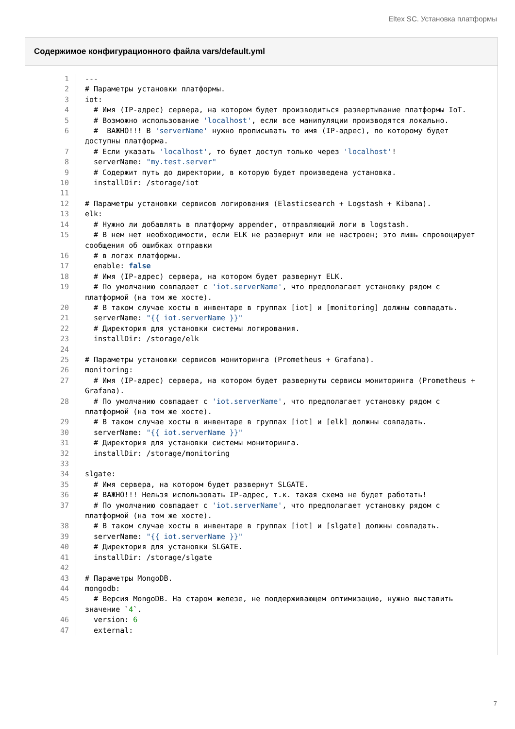Eltex SC. Установка платформы
Содержимое конфигурационного файла vars/default.yml
| 1 | --- |
| 2 | # Параметры установки платформы. |
| 3 | iot: |
| 4 | # Имя (IP-адрес) сервера, на котором будет производиться развертывание платформы IoT. |
| 5 | # Возможно использование 'localhost' , если все манипуляции производятся локально. |
| 6 | # ВАЖНО!!! В 'serverName' нужно прописывать то имя (IP-адрес), по которому будет доступны платформа. |
| 7 | # Если указать 'localhost' , то будет доступ только через 'localhost' ! |
| 8 | serverName: "my.test.server" |
| 9 | # Содержит путь до директории, в которую будет произведена установка. |
| 10 | installDir: /storage/iot |
| 11 | |
| 12 | # Параметры установки сервисов логирования (Elasticsearch + Logstash + Kibana). |
| 13 | elk: |
| 14 | # Нужно ли добавлять в платформу appender, отправляющий логи в logstash. |
| 15 | # В нем нет необходимости, если ELK не развернут или не настроен; это лишь спровоцирует сообщения об ошибках отправки |
| 16 | # в логах платформы. |
| 17 | enable: false |
| 18 | # Имя (IP-адрес) сервера, на котором будет развернут ELK. |
| 19 | # По умолчанию совпадает с 'iot.serverName' , что предполагает установку рядом с платформой (на том же хосте). |
| 20 | # В таком случае хосты в инвентаре в группах [iot] и [monitoring] должны совпадать. |
| 21 | serverName: "{{ iot.serverName }}" |
| 22 | # Директория для установки системы логирования. |
| 23 | installDir: /storage/elk |
| 24 | |
| 25 | # Параметры установки сервисов мониторинга (Prometheus + Grafana). |
| 26 | monitoring: |
| 27 | # Имя (IP-адрес) сервера, на котором будет развернуты сервисы мониторинга (Prometheus + Grafana). |
| 28 | # По умолчанию совпадает с 'iot.serverName' , что предполагает установку рядом с платформой (на том же хосте). |
| 29 | # В таком случае хосты в инвентаре в группах [iot] и [elk] должны совпадать. |
| 30 | serverName: "{{ iot.serverName }}" |
| 31 | # Директория для установки системы мониторинга. |
| 32 | installDir: /storage/monitoring |
| 33 | |
| 34 | slgate: |
| 35 | # Имя сервера, на котором будет развернут SLGATE. |
| 36 | # ВАЖНО!!! Нельзя использовать IP-адрес, т.к. такая схема не будет работать! |
| 37 | # По умолчанию совпадает с 'iot.serverName' , что предполагает установку рядом с платформой (на том же хосте). |
| 38 | # В таком случае хосты в инвентаре в группах [iot] и [slgate] должны совпадать. |
| 39 | serverName: "{{ iot.serverName }}" |
| 40 | # Директория для установки SLGATE. |
| 41 | installDir: /storage/slgate |
| 42 | |
| 43 | # Параметры MongoDB. |
| 44 | mongodb: |
| 45 | # Версия MongoDB. На старом железе, не поддерживающем оптимизацию, нужно выставить значение ` 4 `. |
| 46 | version: 6 |
| 47 | external: |
7